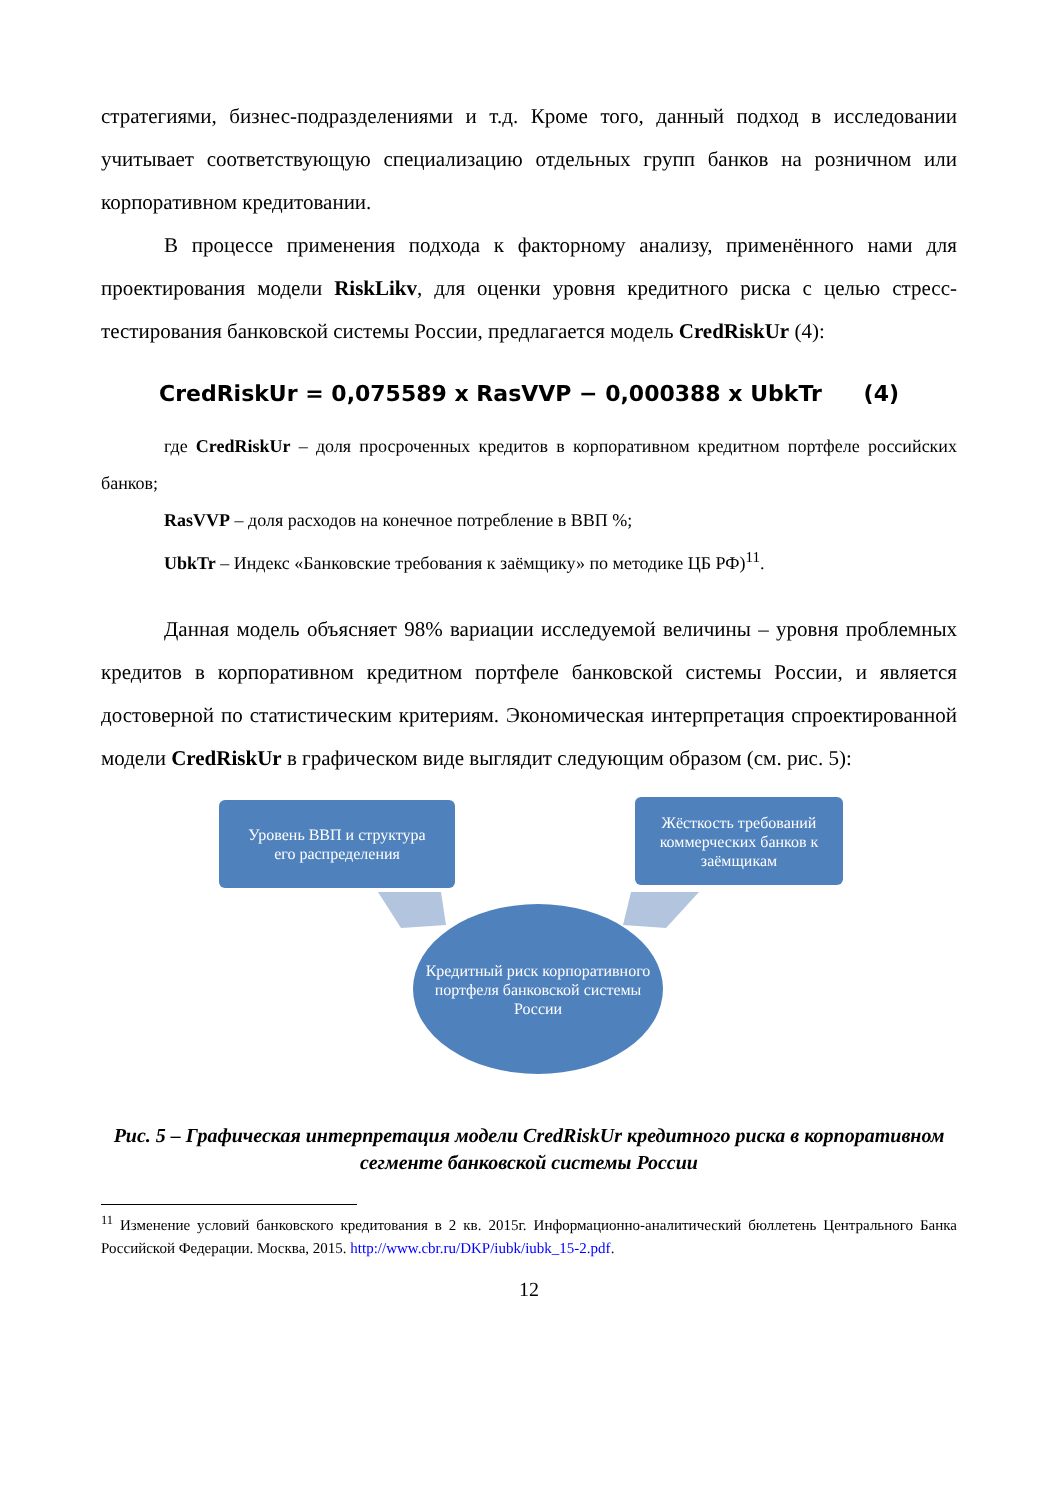стратегиями, бизнес-подразделениями и т.д. Кроме того, данный подход в исследовании учитывает соответствующую специализацию отдельных групп банков на розничном или корпоративном кредитовании.
В процессе применения подхода к факторному анализу, применённого нами для проектирования модели RiskLikv, для оценки уровня кредитного риска с целью стресс-тестирования банковской системы России, предлагается модель CredRiskUr (4):
CredRiskUr = 0,075589 x RasVVP − 0,000388 x UbkTr (4)
где CredRiskUr – доля просроченных кредитов в корпоративном кредитном портфеле российских банков;
RasVVP – доля расходов на конечное потребление в ВВП %;
UbkTr – Индекс «Банковские требования к заёмщику» по методике ЦБ РФ)<sup>11</sup>.
Данная модель объясняет 98% вариации исследуемой величины – уровня проблемных кредитов в корпоративном кредитном портфеле банковской системы России, и является достоверной по статистическим критериям. Экономическая интерпретация спроектированной модели CredRiskUr в графическом виде выглядит следующим образом (см. рис. 5):
Уровень ВВП и структура
его распределения
Жёсткость требований коммерческих банков к заёмщикам
Кредитный риск корпоративного портфеля банковской системы России
Рис. 5 – Графическая интерпретация модели CredRiskUr кредитного риска в корпоративном сегменте банковской системы России
<sup>11</sup> Изменение условий банковского кредитования в 2 кв. 2015г. Информационно-аналитический бюллетень Центрального Банка Российской Федерации. Москва, 2015. http://www.cbr.ru/DKP/iubk/iubk_15-2.pdf.
12